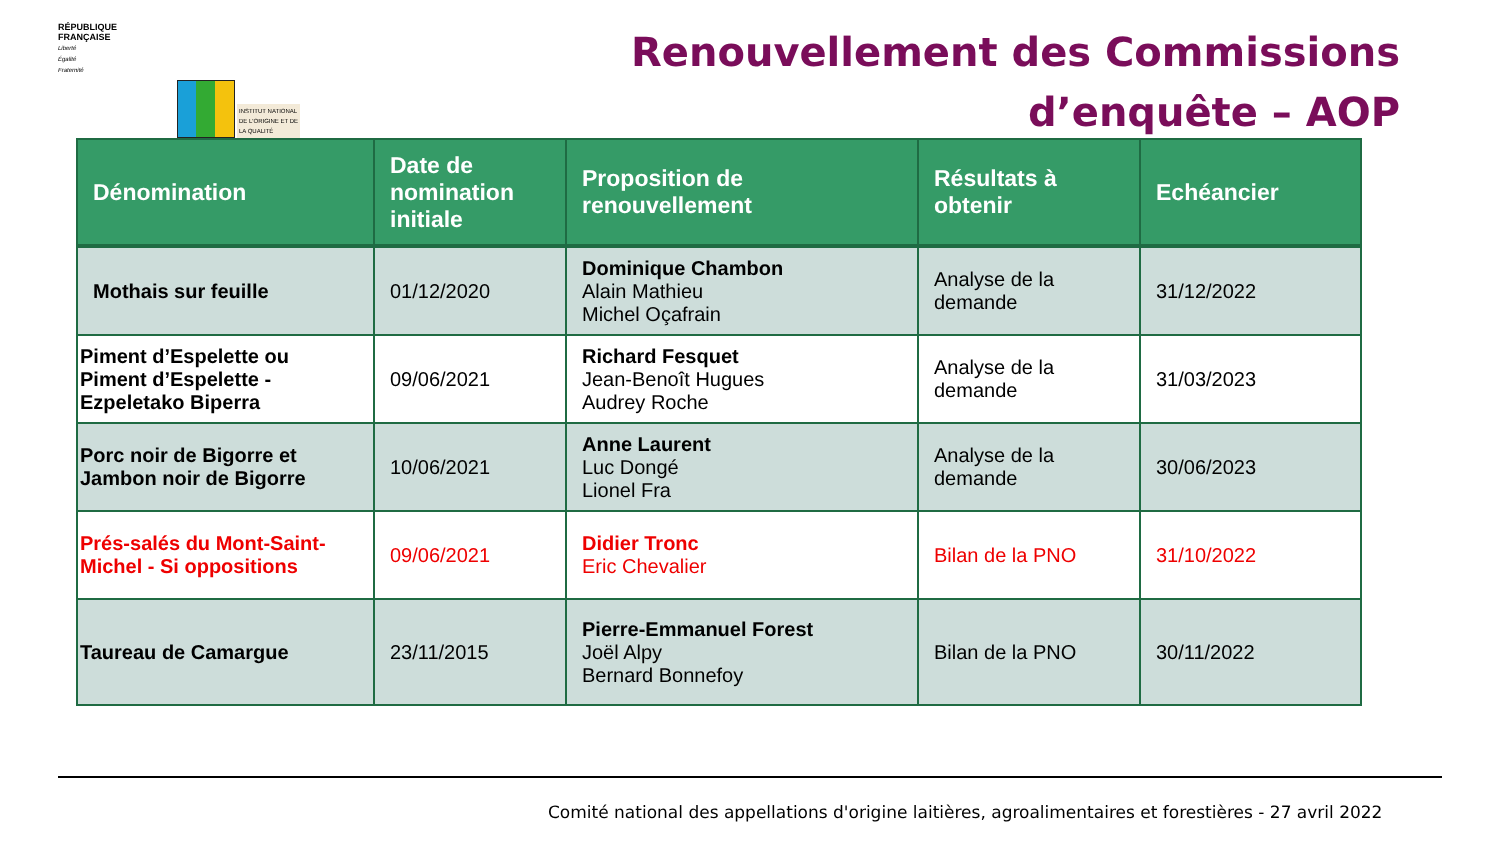RÉPUBLIQUE
FRANÇAISE
Liberté
Égalité
Fraternité
INSTITUT NATIONAL
DE L'ORIGINE ET DE
LA QUALITÉ
Renouvellement des Commissions
d’enquête – AOP
| Dénomination | Date de nomination initiale | Proposition de renouvellement | Résultats à obtenir | Echéancier |
| --- | --- | --- | --- | --- |
| Mothais sur feuille | 01/12/2020 | Dominique Chambon Alain Mathieu Michel Oçafrain | Analyse de la demande | 31/12/2022 |
| Piment d’Espelette ou Piment d’Espelette - Ezpeletako Biperra | 09/06/2021 | Richard Fesquet Jean-Benoît Hugues Audrey Roche | Analyse de la demande | 31/03/2023 |
| Porc noir de Bigorre et Jambon noir de Bigorre | 10/06/2021 | Anne Laurent Luc Dongé Lionel Fra | Analyse de la demande | 30/06/2023 |
| Prés-salés du Mont-Saint-Michel - Si oppositions | 09/06/2021 | Didier Tronc Eric Chevalier | Bilan de la PNO | 31/10/2022 |
| Taureau de Camargue | 23/11/2015 | Pierre-Emmanuel Forest Joël Alpy Bernard Bonnefoy | Bilan de la PNO | 30/11/2022 |
Comité national des appellations d'origine laitières, agroalimentaires et forestières - 27 avril 2022